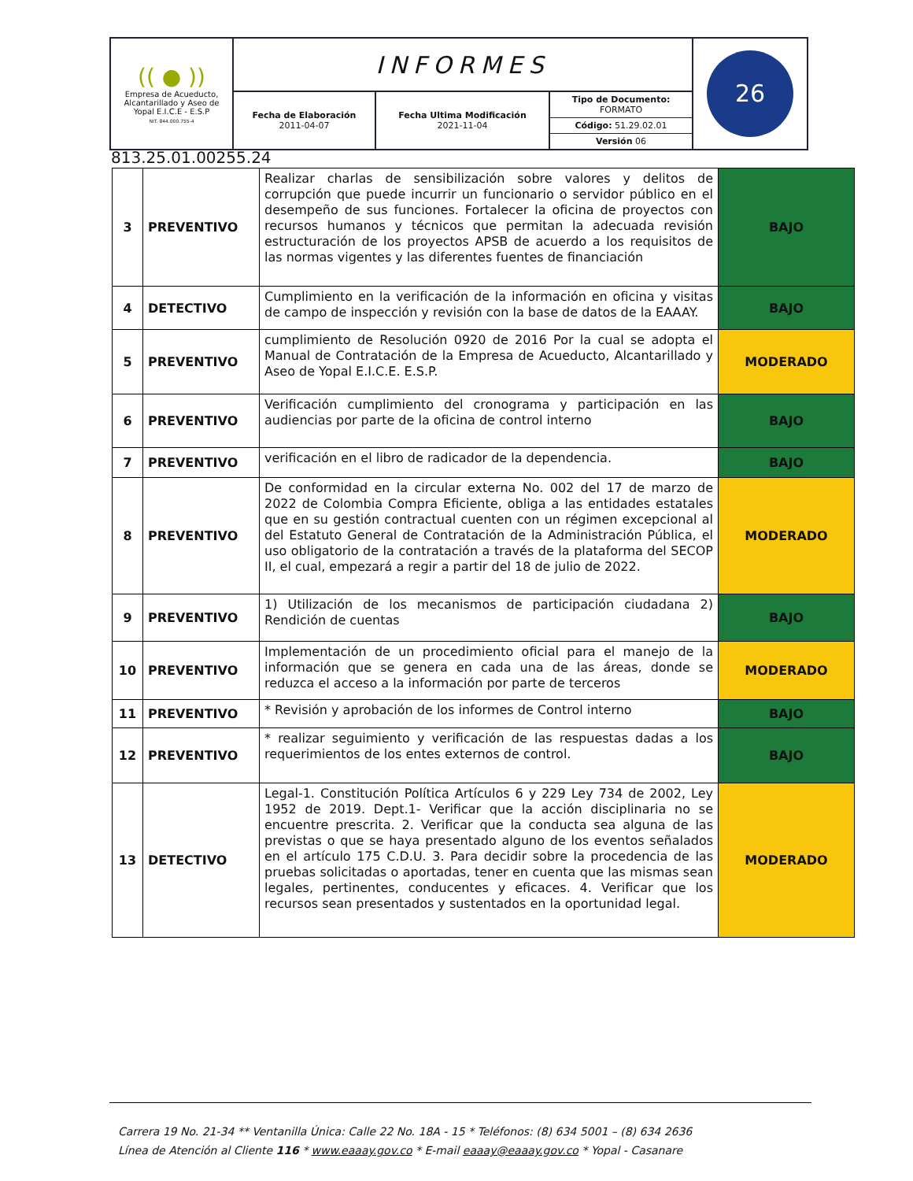| (( ● )) Empresa de Acueducto, Alcantarillado y Aseo de Yopal E.I.C.E - E.S.P NIT. 844.000.755-4 | INFORMES | | | 26 |
| | Fecha de Elaboración 2011-04-07 | Fecha Ultima Modificación 2021-11-04 | Tipo de Documento: FORMATO Código: 51.29.02.01 Versión 06 | |
813.25.01.00255.24
| 3 | PREVENTIVO | Realizar charlas de sensibilización sobre valores y delitos de corrupción que puede incurrir un funcionario o servidor público en el desempeño de sus funciones. Fortalecer la oficina de proyectos con recursos humanos y técnicos que permitan la adecuada revisión estructuración de los proyectos APSB de acuerdo a los requisitos de las normas vigentes y las diferentes fuentes de financiación | BAJO |
| 4 | DETECTIVO | Cumplimiento en la verificación de la información en oficina y visitas de campo de inspección y revisión con la base de datos de la EAAAY. | BAJO |
| 5 | PREVENTIVO | cumplimiento de Resolución 0920 de 2016 Por la cual se adopta el Manual de Contratación de la Empresa de Acueducto, Alcantarillado y Aseo de Yopal E.I.C.E. E.S.P. | MODERADO |
| 6 | PREVENTIVO | Verificación cumplimiento del cronograma y participación en las audiencias por parte de la oficina de control interno | BAJO |
| 7 | PREVENTIVO | verificación en el libro de radicador de la dependencia. | BAJO |
| 8 | PREVENTIVO | De conformidad en la circular externa No. 002 del 17 de marzo de 2022 de Colombia Compra Eficiente, obliga a las entidades estatales que en su gestión contractual cuenten con un régimen excepcional al del Estatuto General de Contratación de la Administración Pública, el uso obligatorio de la contratación a través de la plataforma del SECOP II, el cual, empezará a regir a partir del 18 de julio de 2022. | MODERADO |
| 9 | PREVENTIVO | 1) Utilización de los mecanismos de participación ciudadana 2) Rendición de cuentas | BAJO |
| 10 | PREVENTIVO | Implementación de un procedimiento oficial para el manejo de la información que se genera en cada una de las áreas, donde se reduzca el acceso a la información por parte de terceros | MODERADO |
| 11 | PREVENTIVO | * Revisión y aprobación de los informes de Control interno | BAJO |
| 12 | PREVENTIVO | * realizar seguimiento y verificación de las respuestas dadas a los requerimientos de los entes externos de control. | BAJO |
| 13 | DETECTIVO | Legal-1. Constitución Política Artículos 6 y 229 Ley 734 de 2002, Ley 1952 de 2019. Dept.1- Verificar que la acción disciplinaria no se encuentre prescrita. 2. Verificar que la conducta sea alguna de las previstas o que se haya presentado alguno de los eventos señalados en el artículo 175 C.D.U. 3. Para decidir sobre la procedencia de las pruebas solicitadas o aportadas, tener en cuenta que las mismas sean legales, pertinentes, conducentes y eficaces. 4. Verificar que los recursos sean presentados y sustentados en la oportunidad legal. | MODERADO |
Carrera 19 No. 21-34 ** Ventanilla Única: Calle 22 No. 18A - 15 * Teléfonos: (8) 634 5001 – (8) 634 2636
Línea de Atención al Cliente 116 * www.eaaay.gov.co * E-mail eaaay@eaaay.gov.co * Yopal - Casanare